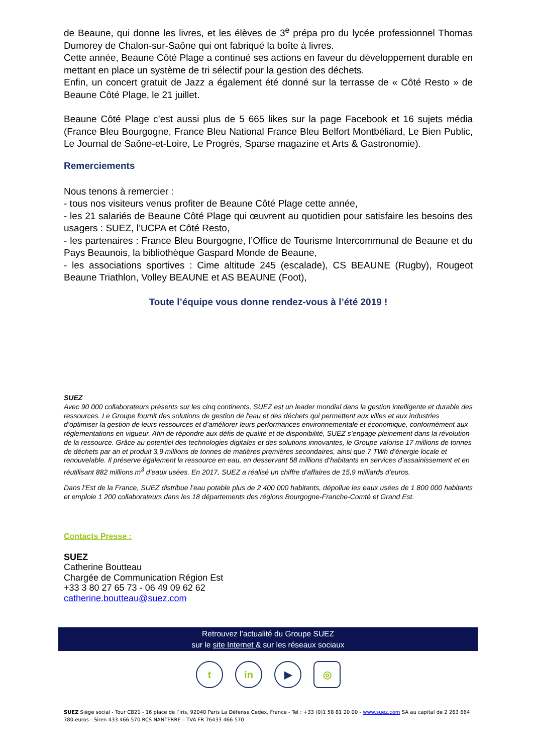de Beaune, qui donne les livres, et les élèves de 3<sup>e</sup> prépa pro du lycée professionnel Thomas Dumorey de Chalon-sur-Saône qui ont fabriqué la boîte à livres.
Cette année, Beaune Côté Plage a continué ses actions en faveur du développement durable en mettant en place un système de tri sélectif pour la gestion des déchets.
Enfin, un concert gratuit de Jazz a également été donné sur la terrasse de « Côté Resto » de Beaune Côté Plage, le 21 juillet.
Beaune Côté Plage c’est aussi plus de 5 665 likes sur la page Facebook et 16 sujets média (France Bleu Bourgogne, France Bleu National France Bleu Belfort Montbéliard, Le Bien Public, Le Journal de Saône-et-Loire, Le Progrès, Sparse magazine et Arts & Gastronomie).
Remerciements
Nous tenons à remercier :
- tous nos visiteurs venus profiter de Beaune Côté Plage cette année,
- les 21 salariés de Beaune Côté Plage qui œuvrent au quotidien pour satisfaire les besoins des usagers : SUEZ, l’UCPA et Côté Resto,
- les partenaires : France Bleu Bourgogne, l’Office de Tourisme Intercommunal de Beaune et du Pays Beaunois, la bibliothèque Gaspard Monde de Beaune,
- les associations sportives : Cime altitude 245 (escalade), CS BEAUNE (Rugby), Rougeot Beaune Triathlon, Volley BEAUNE et AS BEAUNE (Foot),
Toute l’équipe vous donne rendez-vous à l’été 2019 !
SUEZ
Avec 90 000 collaborateurs présents sur les cinq continents, SUEZ est un leader mondial dans la gestion intelligente et durable des ressources. Le Groupe fournit des solutions de gestion de l'eau et des déchets qui permettent aux villes et aux industries d’optimiser la gestion de leurs ressources et d’améliorer leurs performances environnementale et économique, conformément aux réglementations en vigueur. Afin de répondre aux défis de qualité et de disponibilité, SUEZ s’engage pleinement dans la révolution de la ressource. Grâce au potentiel des technologies digitales et des solutions innovantes, le Groupe valorise 17 millions de tonnes de déchets par an et produit 3,9 millions de tonnes de matières premières secondaires, ainsi que 7 TWh d’énergie locale et renouvelable. Il préserve également la ressource en eau, en desservant 58 millions d’habitants en services d’assainissement et en réutilisant 882 millions m<sup>3</sup> d’eaux usées. En 2017, SUEZ a réalisé un chiffre d’affaires de 15,9 milliards d’euros.
Dans l’Est de la France, SUEZ distribue l’eau potable plus de 2 400 000 habitants, dépollue les eaux usées de 1 800 000 habitants et emploie 1 200 collaborateurs dans les 18 départements des régions Bourgogne-Franche-Comté et Grand Est.
Contacts Presse :
SUEZ
Catherine Boutteau
Chargée de Communication Région Est
+33 3 80 27 65 73 - 06 49 09 62 62
catherine.boutteau@suez.com
Retrouvez l’actualité du Groupe SUEZ
sur le site Internet & sur les réseaux sociaux
tin ▶ ◎
SUEZ Siège social - Tour CB21 - 16 place de l’iris, 92040 Paris La Défense Cedex, France - Tel : +33 (0)1 58 81 20 00 - www.suez.com SA au capital de 2 263 664 780 euros - Siren 433 466 570 RCS NANTERRE – TVA FR 76433 466 570